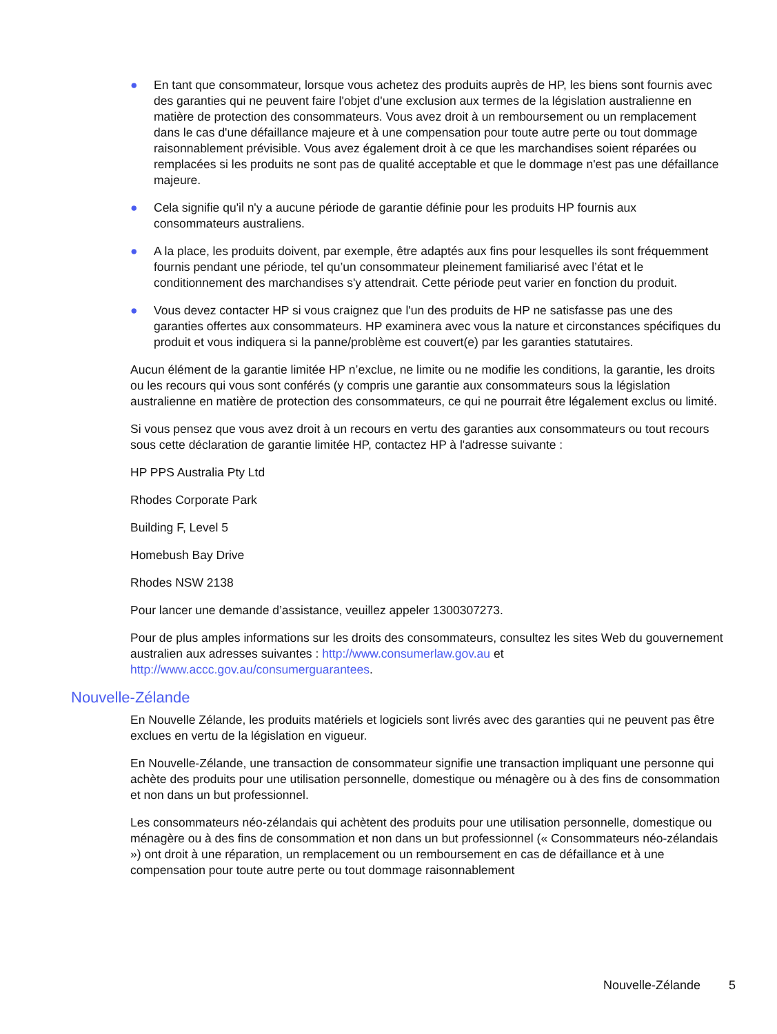● En tant que consommateur, lorsque vous achetez des produits auprès de HP, les biens sont fournis avec des garanties qui ne peuvent faire l'objet d'une exclusion aux termes de la législation australienne en matière de protection des consommateurs. Vous avez droit à un remboursement ou un remplacement dans le cas d'une défaillance majeure et à une compensation pour toute autre perte ou tout dommage raisonnablement prévisible. Vous avez également droit à ce que les marchandises soient réparées ou remplacées si les produits ne sont pas de qualité acceptable et que le dommage n'est pas une défaillance majeure.
● Cela signifie qu'il n'y a aucune période de garantie définie pour les produits HP fournis aux consommateurs australiens.
● A la place, les produits doivent, par exemple, être adaptés aux fins pour lesquelles ils sont fréquemment fournis pendant une période, tel qu’un consommateur pleinement familiarisé avec l’état et le conditionnement des marchandises s'y attendrait. Cette période peut varier en fonction du produit.
● Vous devez contacter HP si vous craignez que l'un des produits de HP ne satisfasse pas une des garanties offertes aux consommateurs. HP examinera avec vous la nature et circonstances spécifiques du produit et vous indiquera si la panne/problème est couvert(e) par les garanties statutaires.
Aucun élément de la garantie limitée HP n’exclue, ne limite ou ne modifie les conditions, la garantie, les droits ou les recours qui vous sont conférés (y compris une garantie aux consommateurs sous la législation australienne en matière de protection des consommateurs, ce qui ne pourrait être légalement exclus ou limité.
Si vous pensez que vous avez droit à un recours en vertu des garanties aux consommateurs ou tout recours sous cette déclaration de garantie limitée HP, contactez HP à l'adresse suivante :
HP PPS Australia Pty Ltd
Rhodes Corporate Park
Building F, Level 5
Homebush Bay Drive
Rhodes NSW 2138
Pour lancer une demande d’assistance, veuillez appeler 1300307273.
Pour de plus amples informations sur les droits des consommateurs, consultez les sites Web du gouvernement australien aux adresses suivantes : http://www.consumerlaw.gov.au et http://www.accc.gov.au/consumerguarantees.
Nouvelle-Zélande
En Nouvelle Zélande, les produits matériels et logiciels sont livrés avec des garanties qui ne peuvent pas être exclues en vertu de la législation en vigueur.
En Nouvelle-Zélande, une transaction de consommateur signifie une transaction impliquant une personne qui achète des produits pour une utilisation personnelle, domestique ou ménagère ou à des fins de consommation et non dans un but professionnel.
Les consommateurs néo-zélandais qui achètent des produits pour une utilisation personnelle, domestique ou ménagère ou à des fins de consommation et non dans un but professionnel (« Consommateurs néo-zélandais ») ont droit à une réparation, un remplacement ou un remboursement en cas de défaillance et à une compensation pour toute autre perte ou tout dommage raisonnablement
Nouvelle-Zélande 5